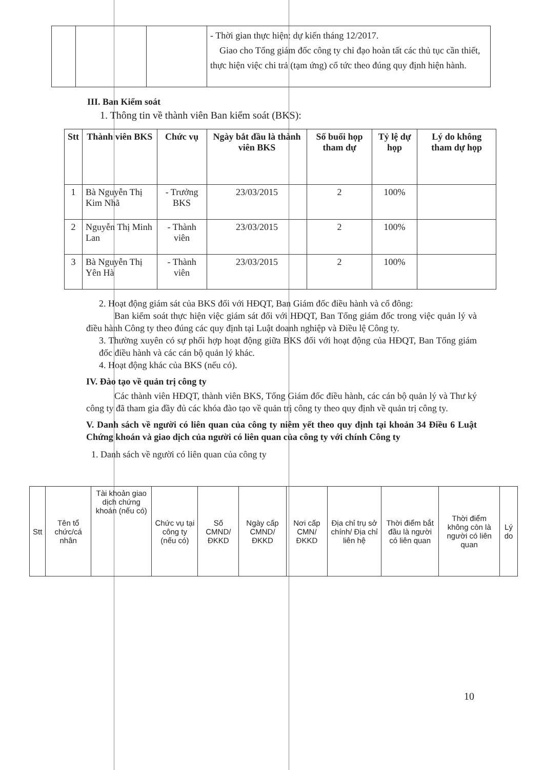| | | | - Thời gian thực hiện: dự kiến tháng 12/2017. Giao cho Tổng giám đốc công ty chỉ đạo hoàn tất các thủ tục cần thiết, thực hiện việc chi trả (tạm ứng) cổ tức theo đúng quy định hiện hành. |
III. Ban Kiểm soát
1. Thông tin về thành viên Ban kiểm soát (BKS):
| Stt | Thành viên BKS | Chức vụ | Ngày bắt đầu là thành viên BKS | Số buổi họp tham dự | Tỷ lệ dự họp | Lý do không tham dự họp |
| --- | --- | --- | --- | --- | --- | --- |
| 1 | Bà Nguyễn Thị Kim Nhã | - Trưởng BKS | 23/03/2015 | 2 | 100% | |
| 2 | Nguyễn Thị Minh Lan | - Thành viên | 23/03/2015 | 2 | 100% | |
| 3 | Bà Nguyễn Thị Yên Hà | - Thành viên | 23/03/2015 | 2 | 100% | |
2. Hoạt động giám sát của BKS đối với HĐQT, Ban Giám đốc điều hành và cổ đông:
Ban kiểm soát thực hiện việc giám sát đối với HĐQT, Ban Tổng giám đốc trong việc quản lý và điều hành Công ty theo đúng các quy định tại Luật doanh nghiệp và Điều lệ Công ty.
3. Thường xuyên có sự phối hợp hoạt động giữa BKS đối với hoạt động của HĐQT, Ban Tổng giám đốc điều hành và các cán bộ quản lý khác.
4. Hoạt động khác của BKS (nếu có).
IV. Đào tạo về quản trị công ty
Các thành viên HĐQT, thành viên BKS, Tổng Giám đốc điều hành, các cán bộ quản lý và Thư ký công ty đã tham gia đầy đủ các khóa đào tạo về quản trị công ty theo quy định về quản trị công ty.
V. Danh sách về người có liên quan của công ty niêm yết theo quy định tại khoản 34 Điều 6 Luật Chứng khoán và giao dịch của người có liên quan của công ty với chính Công ty
1. Danh sách về người có liên quan của công ty
| Stt | Tên tổ chức/cá nhân | Tài khoản giao dịch chứng khoán (nếu có) | Chức vụ tại công ty (nếu có) | Số CMND/ ĐKKD | Ngày cấp CMND/ ĐKKD | Nơi cấp CMN/ ĐKKD | Địa chỉ trụ sở chính/ Địa chỉ liên hệ | Thời điểm bắt đầu là người có liên quan | Thời điểm không còn là người có liên quan | Lý do |
10